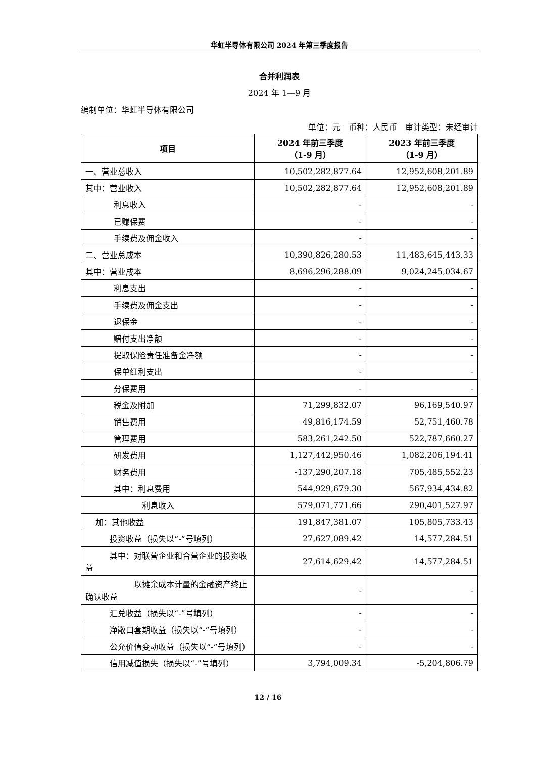华虹半导体有限公司 2024 年第三季度报告
合并利润表
2024 年 1—9 月
编制单位：华虹半导体有限公司
单位：元　币种：人民币　审计类型：未经审计
| 项目 | 2024 年前三季度 （1-9 月） | 2023 年前三季度 （1-9 月） |
| --- | --- | --- |
| 一、营业总收入 | 10,502,282,877.64 | 12,952,608,201.89 |
| 其中：营业收入 | 10,502,282,877.64 | 12,952,608,201.89 |
| 利息收入 | - | - |
| 已赚保费 | - | - |
| 手续费及佣金收入 | - | - |
| 二、营业总成本 | 10,390,826,280.53 | 11,483,645,443.33 |
| 其中：营业成本 | 8,696,296,288.09 | 9,024,245,034.67 |
| 利息支出 | - | - |
| 手续费及佣金支出 | - | - |
| 退保金 | - | - |
| 赔付支出净额 | - | - |
| 提取保险责任准备金净额 | - | - |
| 保单红利支出 | - | - |
| 分保费用 | - | - |
| 税金及附加 | 71,299,832.07 | 96,169,540.97 |
| 销售费用 | 49,816,174.59 | 52,751,460.78 |
| 管理费用 | 583,261,242.50 | 522,787,660.27 |
| 研发费用 | 1,127,442,950.46 | 1,082,206,194.41 |
| 财务费用 | -137,290,207.18 | 705,485,552.23 |
| 其中：利息费用 | 544,929,679.30 | 567,934,434.82 |
| 利息收入 | 579,071,771.66 | 290,401,527.97 |
| 加：其他收益 | 191,847,381.07 | 105,805,733.43 |
| 投资收益（损失以“-”号填列） | 27,627,089.42 | 14,577,284.51 |
| 其中：对联营企业和合营企业的投资收益 | 27,614,629.42 | 14,577,284.51 |
| 以摊余成本计量的金融资产终止确认收益 | - | - |
| 汇兑收益（损失以“-”号填列） | - | - |
| 净敞口套期收益（损失以“-”号填列） | - | - |
| 公允价值变动收益（损失以“-”号填列） | - | - |
| 信用减值损失（损失以“-”号填列） | 3,794,009.34 | -5,204,806.79 |
12 / 16